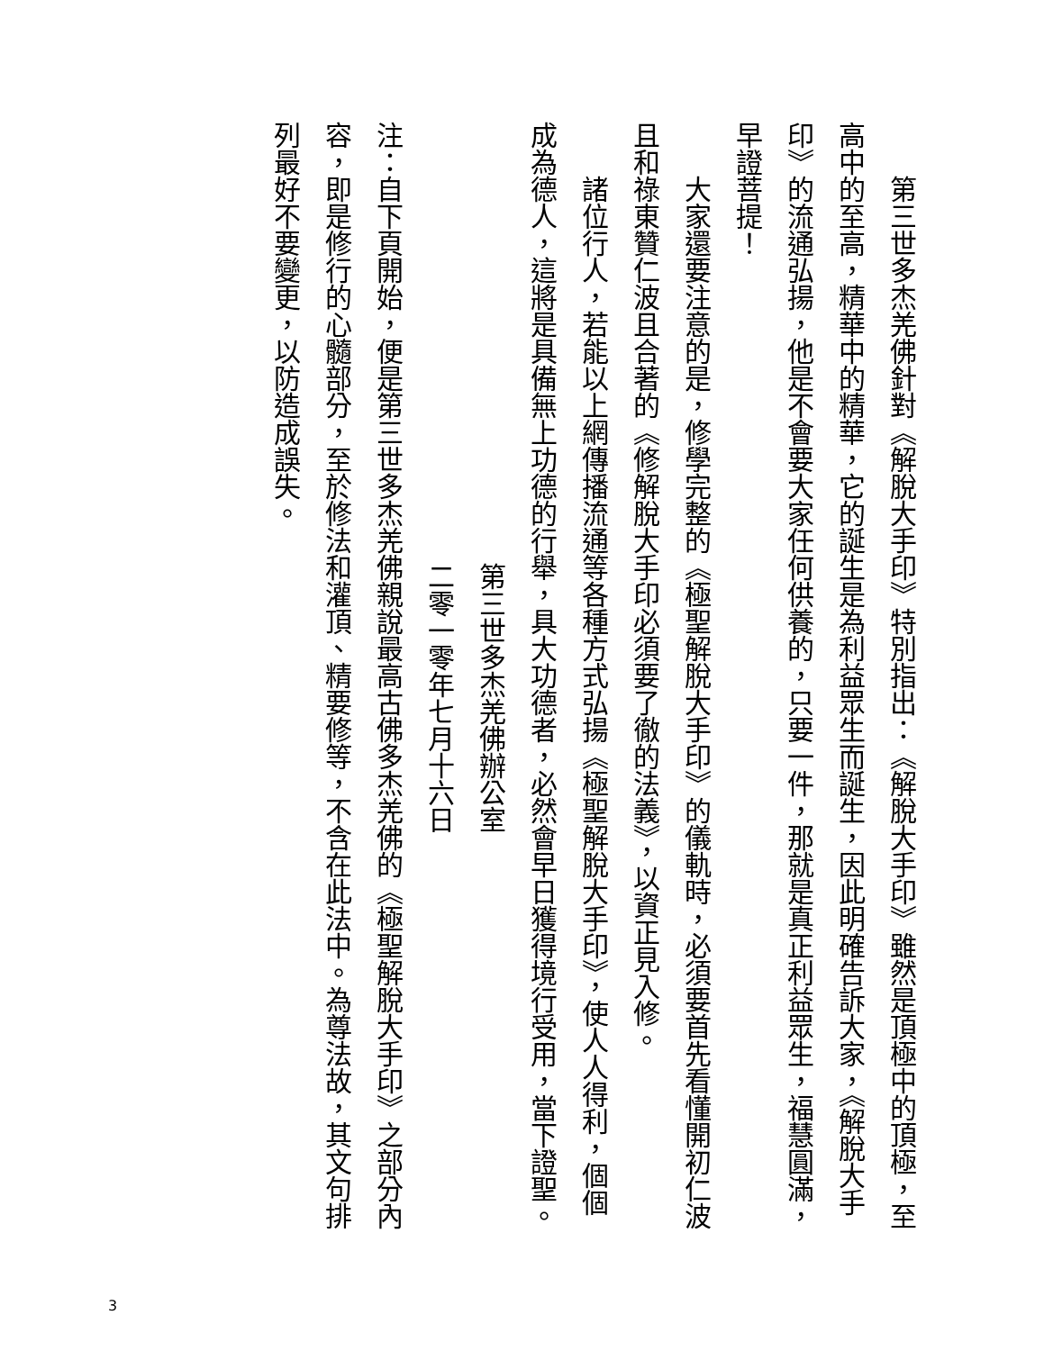第三世多杰羌佛針對《解脫大手印》特別指出：《解脫大手印》雖然是頂極中的頂極，至高中的至高，精華中的精華，它的誕生是為利益眾生而誕生，因此明確告訴大家，《解脫大手印》的流通弘揚，他是不會要大家任何供養的，只要一件，那就是真正利益眾生，福慧圓滿，早證菩提！
大家還要注意的是，修學完整的《極聖解脫大手印》的儀軌時，必須要首先看懂開初仁波且和祿東贊仁波且合著的《修解脫大手印必須要了徹的法義》，以資正見入修。
諸位行人，若能以上網傳播流通等各種方式弘揚《極聖解脫大手印》，使人人得利，個個成為德人，這將是具備無上功德的行舉，具大功德者，必然會早日獲得境行受用，當下證聖。
第三世多杰羌佛辦公室
二零一零年七月十六日
注：自下頁開始，便是第三世多杰羌佛親說最高古佛多杰羌佛的《極聖解脫大手印》之部分內容，即是修行的心髓部分，至於修法和灌頂、精要修等，不含在此法中。為尊法故，其文句排列最好不要變更，以防造成誤失。
3